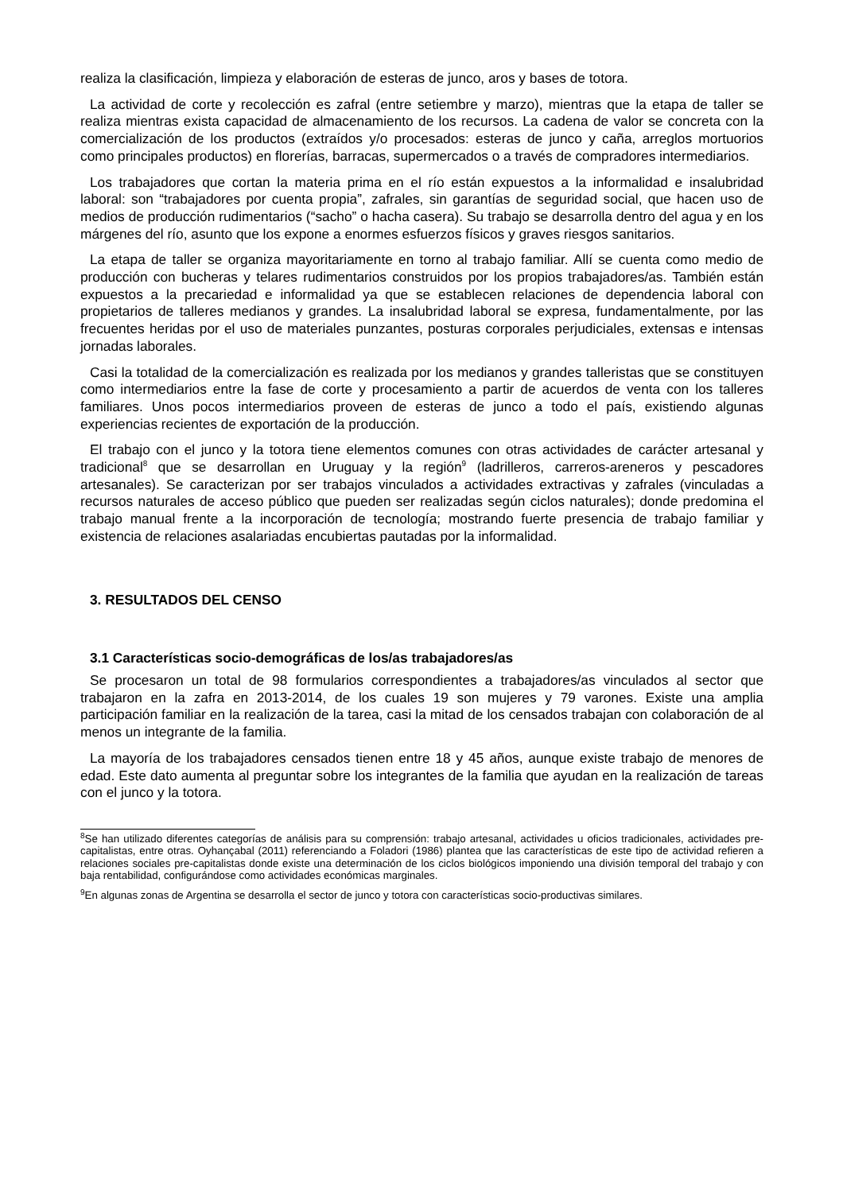realiza la clasificación, limpieza y elaboración de esteras de junco, aros y bases de totora.
La actividad de corte y recolección es zafral (entre setiembre y marzo), mientras que la etapa de taller se realiza mientras exista capacidad de almacenamiento de los recursos. La cadena de valor se concreta con la comercialización de los productos (extraídos y/o procesados: esteras de junco y caña, arreglos mortuorios como principales productos) en florerías, barracas, supermercados o a través de compradores intermediarios.
Los trabajadores que cortan la materia prima en el río están expuestos a la informalidad e insalubridad laboral: son “trabajadores por cuenta propia”, zafrales, sin garantías de seguridad social, que hacen uso de medios de producción rudimentarios (“sacho” o hacha casera). Su trabajo se desarrolla dentro del agua y en los márgenes del río, asunto que los expone a enormes esfuerzos físicos y graves riesgos sanitarios.
La etapa de taller se organiza mayoritariamente en torno al trabajo familiar. Allí se cuenta como medio de producción con bucheras y telares rudimentarios construidos por los propios trabajadores/as. También están expuestos a la precariedad e informalidad ya que se establecen relaciones de dependencia laboral con propietarios de talleres medianos y grandes. La insalubridad laboral se expresa, fundamentalmente, por las frecuentes heridas por el uso de materiales punzantes, posturas corporales perjudiciales, extensas e intensas jornadas laborales.
Casi la totalidad de la comercialización es realizada por los medianos y grandes talleristas que se constituyen como intermediarios entre la fase de corte y procesamiento a partir de acuerdos de venta con los talleres familiares. Unos pocos intermediarios proveen de esteras de junco a todo el país, existiendo algunas experiencias recientes de exportación de la producción.
El trabajo con el junco y la totora tiene elementos comunes con otras actividades de carácter artesanal y tradicional<sup>8</sup> que se desarrollan en Uruguay y la región<sup>9</sup> (ladrilleros, carreros-areneros y pescadores artesanales). Se caracterizan por ser trabajos vinculados a actividades extractivas y zafrales (vinculadas a recursos naturales de acceso público que pueden ser realizadas según ciclos naturales); donde predomina el trabajo manual frente a la incorporación de tecnología; mostrando fuerte presencia de trabajo familiar y existencia de relaciones asalariadas encubiertas pautadas por la informalidad.
3. RESULTADOS DEL CENSO
3.1 Características socio-demográficas de los/as trabajadores/as
Se procesaron un total de 98 formularios correspondientes a trabajadores/as vinculados al sector que trabajaron en la zafra en 2013-2014, de los cuales 19 son mujeres y 79 varones. Existe una amplia participación familiar en la realización de la tarea, casi la mitad de los censados trabajan con colaboración de al menos un integrante de la familia.
La mayoría de los trabajadores censados tienen entre 18 y 45 años, aunque existe trabajo de menores de edad. Este dato aumenta al preguntar sobre los integrantes de la familia que ayudan en la realización de tareas con el junco y la totora.
<sup>8</sup> Se han utilizado diferentes categorías de análisis para su comprensión: trabajo artesanal, actividades u oficios tradicionales, actividades pre-capitalistas, entre otras. Oyhançabal (2011) referenciando a Foladori (1986) plantea que las características de este tipo de actividad refieren a relaciones sociales pre-capitalistas donde existe una determinación de los ciclos biológicos imponiendo una división temporal del trabajo y con baja rentabilidad, configurándose como actividades económicas marginales.
<sup>9</sup> En algunas zonas de Argentina se desarrolla el sector de junco y totora con características socio-productivas similares.